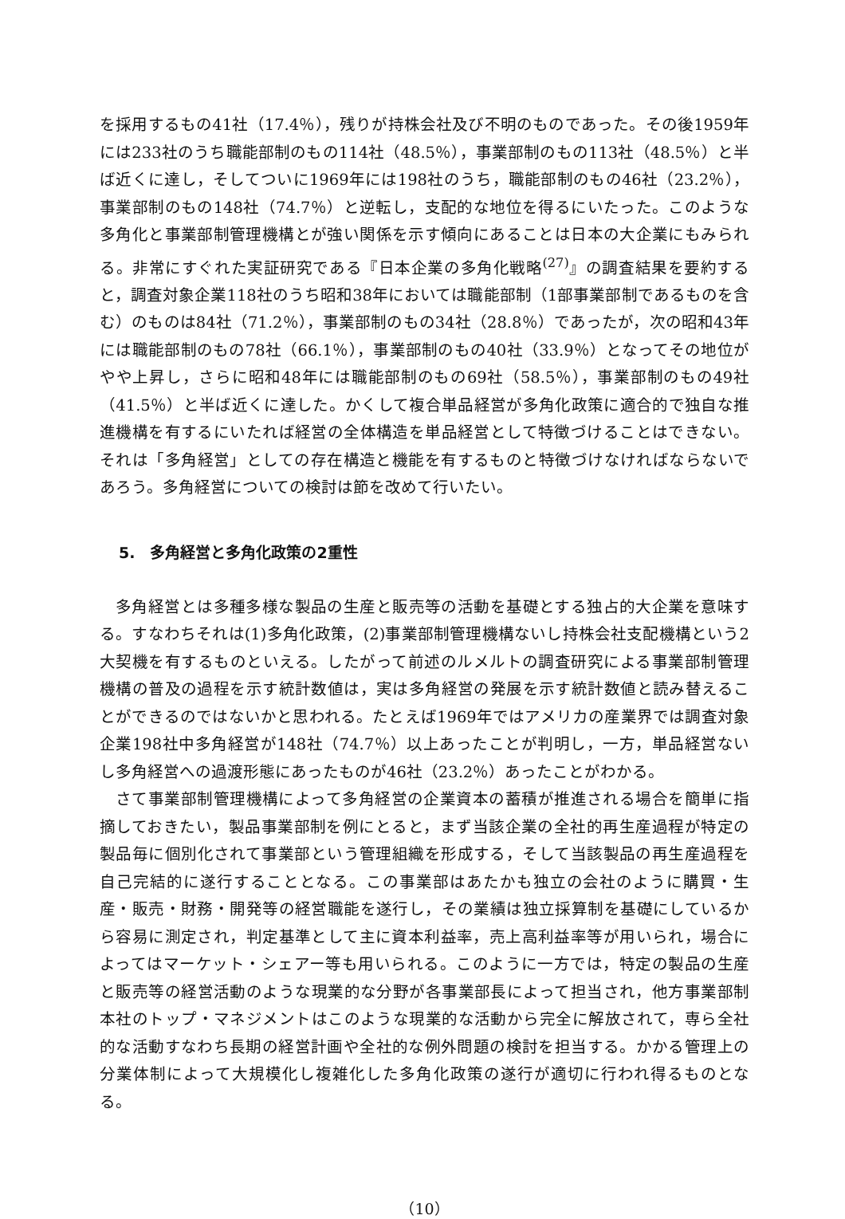を採用するもの41社（17.4％），残りが持株会社及び不明のものであった。その後1959年には233社のうち職能部制のもの114社（48.5％），事業部制のもの113社（48.5％）と半ば近くに達し，そしてついに1969年には198社のうち，職能部制のもの46社（23.2％），事業部制のもの148社（74.7％）と逆転し，支配的な地位を得るにいたった。このような多角化と事業部制管理機構とが強い関係を示す傾向にあることは日本の大企業にもみられる。非常にすぐれた実証研究である『日本企業の多角化戦略<sup>(27)</sup>』の調査結果を要約すると，調査対象企業118社のうち昭和38年においては職能部制（1部事業部制であるものを含む）のものは84社（71.2％），事業部制のもの34社（28.8％）であったが，次の昭和43年には職能部制のもの78社（66.1％），事業部制のもの40社（33.9％）となってその地位がやや上昇し，さらに昭和48年には職能部制のもの69社（58.5％），事業部制のもの49社（41.5％）と半ば近くに達した。かくして複合単品経営が多角化政策に適合的で独自な推進機構を有するにいたれば経営の全体構造を単品経営として特徴づけることはできない。それは「多角経営」としての存在構造と機能を有するものと特徴づけなければならないであろう。多角経営についての検討は節を改めて行いたい。
5.　多角経営と多角化政策の2重性
多角経営とは多種多様な製品の生産と販売等の活動を基礎とする独占的大企業を意味する。すなわちそれは(1)多角化政策，(2)事業部制管理機構ないし持株会社支配機構という2大契機を有するものといえる。したがって前述のルメルトの調査研究による事業部制管理機構の普及の過程を示す統計数値は，実は多角経営の発展を示す統計数値と読み替えることができるのではないかと思われる。たとえば1969年ではアメリカの産業界では調査対象企業198社中多角経営が148社（74.7％）以上あったことが判明し，一方，単品経営ないし多角経営への過渡形態にあったものが46社（23.2％）あったことがわかる。
さて事業部制管理機構によって多角経営の企業資本の蓄積が推進される場合を簡単に指摘しておきたい，製品事業部制を例にとると，まず当該企業の全社的再生産過程が特定の製品毎に個別化されて事業部という管理組織を形成する，そして当該製品の再生産過程を自己完結的に遂行することとなる。この事業部はあたかも独立の会社のように購買・生産・販売・財務・開発等の経営職能を遂行し，その業績は独立採算制を基礎にしているから容易に測定され，判定基準として主に資本利益率，売上高利益率等が用いられ，場合によってはマーケット・シェアー等も用いられる。このように一方では，特定の製品の生産と販売等の経営活動のような現業的な分野が各事業部長によって担当され，他方事業部制本社のトップ・マネジメントはこのような現業的な活動から完全に解放されて，専ら全社的な活動すなわち長期の経営計画や全社的な例外問題の検討を担当する。かかる管理上の分業体制によって大規模化し複雑化した多角化政策の遂行が適切に行われ得るものとなる。
（10）